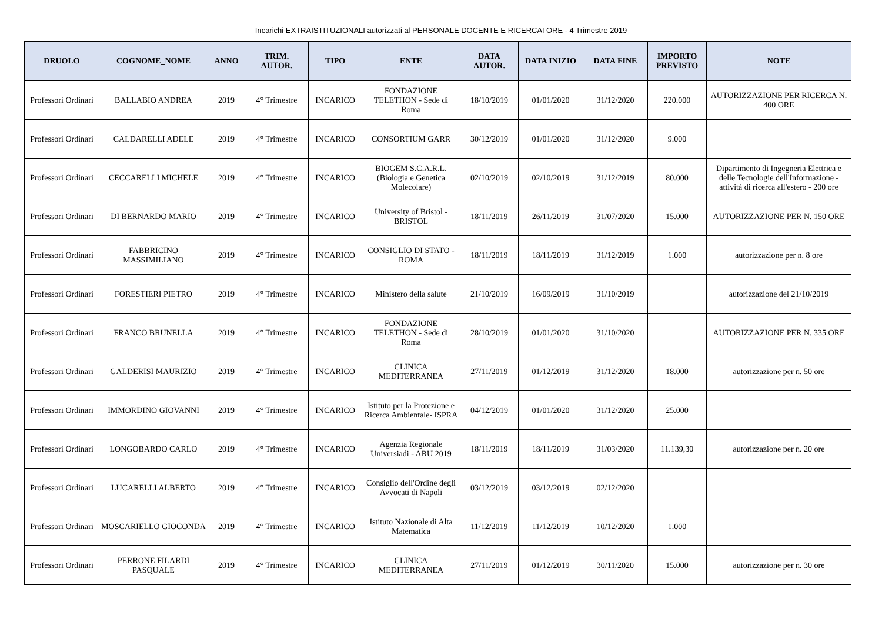Incarichi EXTRAISTITUZIONALI autorizzati al PERSONALE DOCENTE E RICERCATORE - 4 Trimestre 2019
| DRUOLO | COGNOME_NOME | ANNO | TRIM. AUTOR. | TIPO | ENTE | DATA AUTOR. | DATA INIZIO | DATA FINE | IMPORTO PREVISTO | NOTE |
| --- | --- | --- | --- | --- | --- | --- | --- | --- | --- | --- |
| Professori Ordinari | BALLABIO ANDREA | 2019 | 4° Trimestre | INCARICO | FONDAZIONE TELETHON - Sede di Roma | 18/10/2019 | 01/01/2020 | 31/12/2020 | 220.000 | AUTORIZZAZIONE PER RICERCA N. 400 ORE |
| Professori Ordinari | CALDARELLI ADELE | 2019 | 4° Trimestre | INCARICO | CONSORTIUM GARR | 30/12/2019 | 01/01/2020 | 31/12/2020 | 9.000 | |
| Professori Ordinari | CECCARELLI MICHELE | 2019 | 4° Trimestre | INCARICO | BIOGEM S.C.A.R.L. (Biologia e Genetica Molecolare) | 02/10/2019 | 02/10/2019 | 31/12/2019 | 80.000 | Dipartimento di Ingegneria Elettrica e delle Tecnologie dell'Informazione - attività di ricerca all'estero - 200 ore |
| Professori Ordinari | DI BERNARDO MARIO | 2019 | 4° Trimestre | INCARICO | University of Bristol - BRISTOL | 18/11/2019 | 26/11/2019 | 31/07/2020 | 15.000 | AUTORIZZAZIONE PER N. 150 ORE |
| Professori Ordinari | FABBRICINO MASSIMILIANO | 2019 | 4° Trimestre | INCARICO | CONSIGLIO DI STATO - ROMA | 18/11/2019 | 18/11/2019 | 31/12/2019 | 1.000 | autorizzazione per n. 8 ore |
| Professori Ordinari | FORESTIERI PIETRO | 2019 | 4° Trimestre | INCARICO | Ministero della salute | 21/10/2019 | 16/09/2019 | 31/10/2019 | | autorizzazione del 21/10/2019 |
| Professori Ordinari | FRANCO BRUNELLA | 2019 | 4° Trimestre | INCARICO | FONDAZIONE TELETHON - Sede di Roma | 28/10/2019 | 01/01/2020 | 31/10/2020 | | AUTORIZZAZIONE PER N. 335 ORE |
| Professori Ordinari | GALDERISI MAURIZIO | 2019 | 4° Trimestre | INCARICO | CLINICA MEDITERRANEA | 27/11/2019 | 01/12/2019 | 31/12/2020 | 18.000 | autorizzazione per n. 50 ore |
| Professori Ordinari | IMMORDINO GIOVANNI | 2019 | 4° Trimestre | INCARICO | Istituto per la Protezione e Ricerca Ambientale- ISPRA | 04/12/2019 | 01/01/2020 | 31/12/2020 | 25.000 | |
| Professori Ordinari | LONGOBARDO CARLO | 2019 | 4° Trimestre | INCARICO | Agenzia Regionale Universiadi - ARU 2019 | 18/11/2019 | 18/11/2019 | 31/03/2020 | 11.139,30 | autorizzazione per n. 20 ore |
| Professori Ordinari | LUCARELLI ALBERTO | 2019 | 4° Trimestre | INCARICO | Consiglio dell'Ordine degli Avvocati di Napoli | 03/12/2019 | 03/12/2019 | 02/12/2020 | | |
| Professori Ordinari | MOSCARIELLO GIOCONDA | 2019 | 4° Trimestre | INCARICO | Istituto Nazionale di Alta Matematica | 11/12/2019 | 11/12/2019 | 10/12/2020 | 1.000 | |
| Professori Ordinari | PERRONE FILARDI PASQUALE | 2019 | 4° Trimestre | INCARICO | CLINICA MEDITERRANEA | 27/11/2019 | 01/12/2019 | 30/11/2020 | 15.000 | autorizzazione per n. 30 ore |